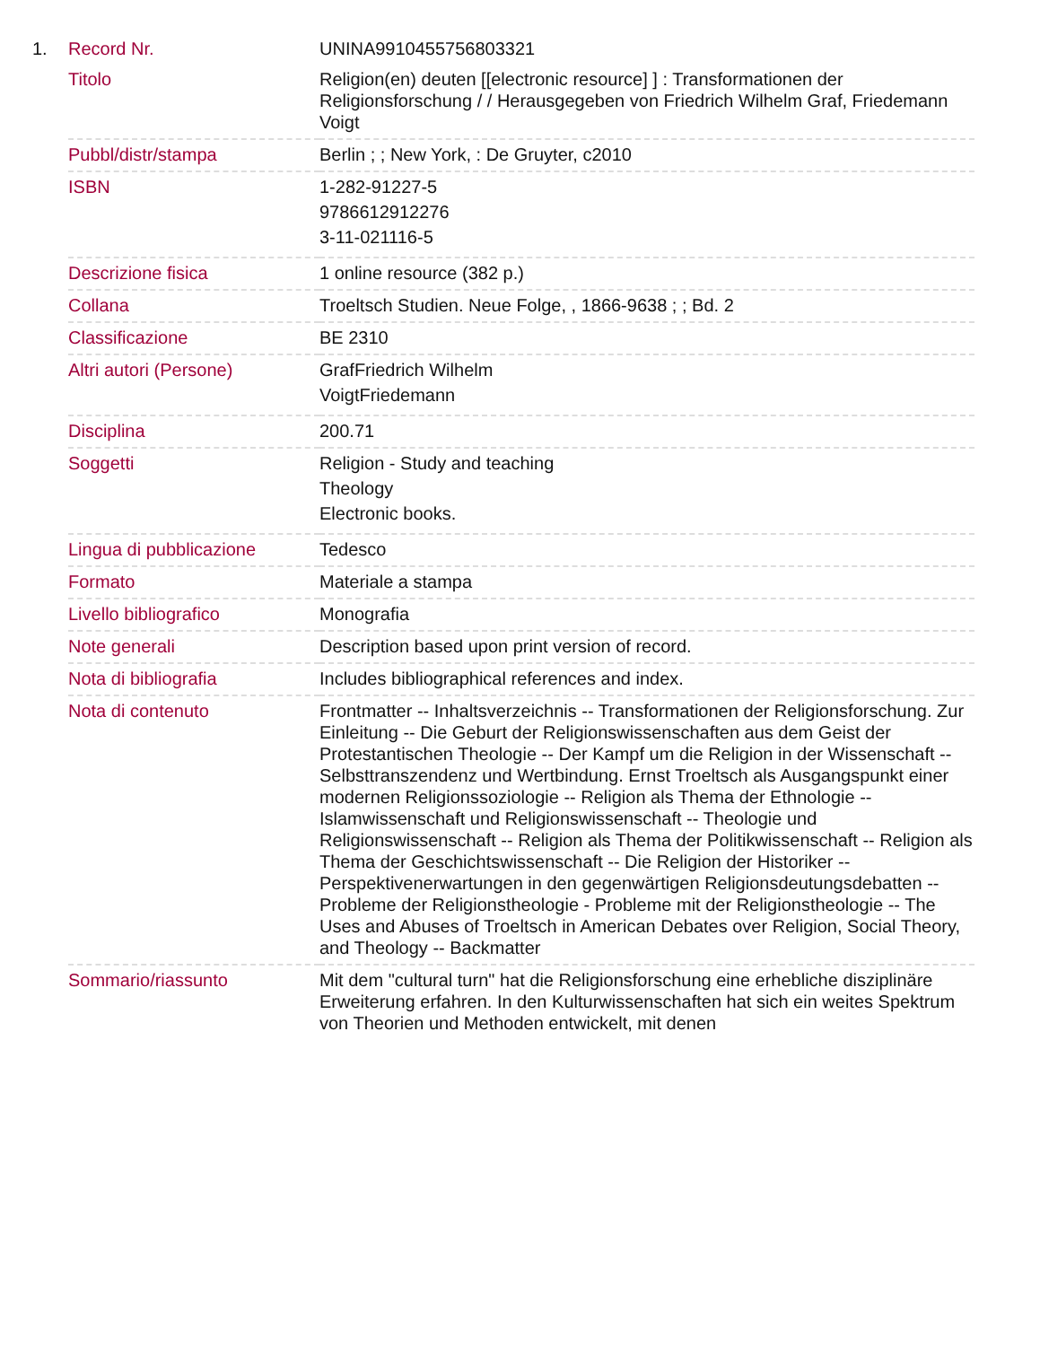| 1. | Record Nr. | UNINA9910455756803321 |
| | Titolo | Religion(en) deuten [[electronic resource] ] : Transformationen der Religionsforschung / / Herausgegeben von Friedrich Wilhelm Graf, Friedemann Voigt |
| | Pubbl/distr/stampa | Berlin ; ; New York, : De Gruyter, c2010 |
| | ISBN | 1-282-91227-5 9786612912276 3-11-021116-5 |
| | Descrizione fisica | 1 online resource (382 p.) |
| | Collana | Troeltsch Studien. Neue Folge, , 1866-9638 ; ; Bd. 2 |
| | Classificazione | BE 2310 |
| | Altri autori (Persone) | GrafFriedrich Wilhelm VoigtFriedemann |
| | Disciplina | 200.71 |
| | Soggetti | Religion - Study and teaching Theology Electronic books. |
| | Lingua di pubblicazione | Tedesco |
| | Formato | Materiale a stampa |
| | Livello bibliografico | Monografia |
| | Note generali | Description based upon print version of record. |
| | Nota di bibliografia | Includes bibliographical references and index. |
| | Nota di contenuto | Frontmatter -- Inhaltsverzeichnis -- Transformationen der Religionsforschung. Zur Einleitung -- Die Geburt der Religionswissenschaften aus dem Geist der Protestantischen Theologie -- Der Kampf um die Religion in der Wissenschaft -- Selbsttranszendenz und Wertbindung. Ernst Troeltsch als Ausgangspunkt einer modernen Religionssoziologie -- Religion als Thema der Ethnologie -- Islamwissenschaft und Religionswissenschaft -- Theologie und Religionswissenschaft -- Religion als Thema der Politikwissenschaft -- Religion als Thema der Geschichtswissenschaft -- Die Religion der Historiker -- Perspektivenerwartungen in den gegenwärtigen Religionsdeutungsdebatten -- Probleme der Religionstheologie - Probleme mit der Religionstheologie -- The Uses and Abuses of Troeltsch in American Debates over Religion, Social Theory, and Theology -- Backmatter |
| | Sommario/riassunto | Mit dem "cultural turn" hat die Religionsforschung eine erhebliche disziplinäre Erweiterung erfahren. In den Kulturwissenschaften hat sich ein weites Spektrum von Theorien und Methoden entwickelt, mit denen |